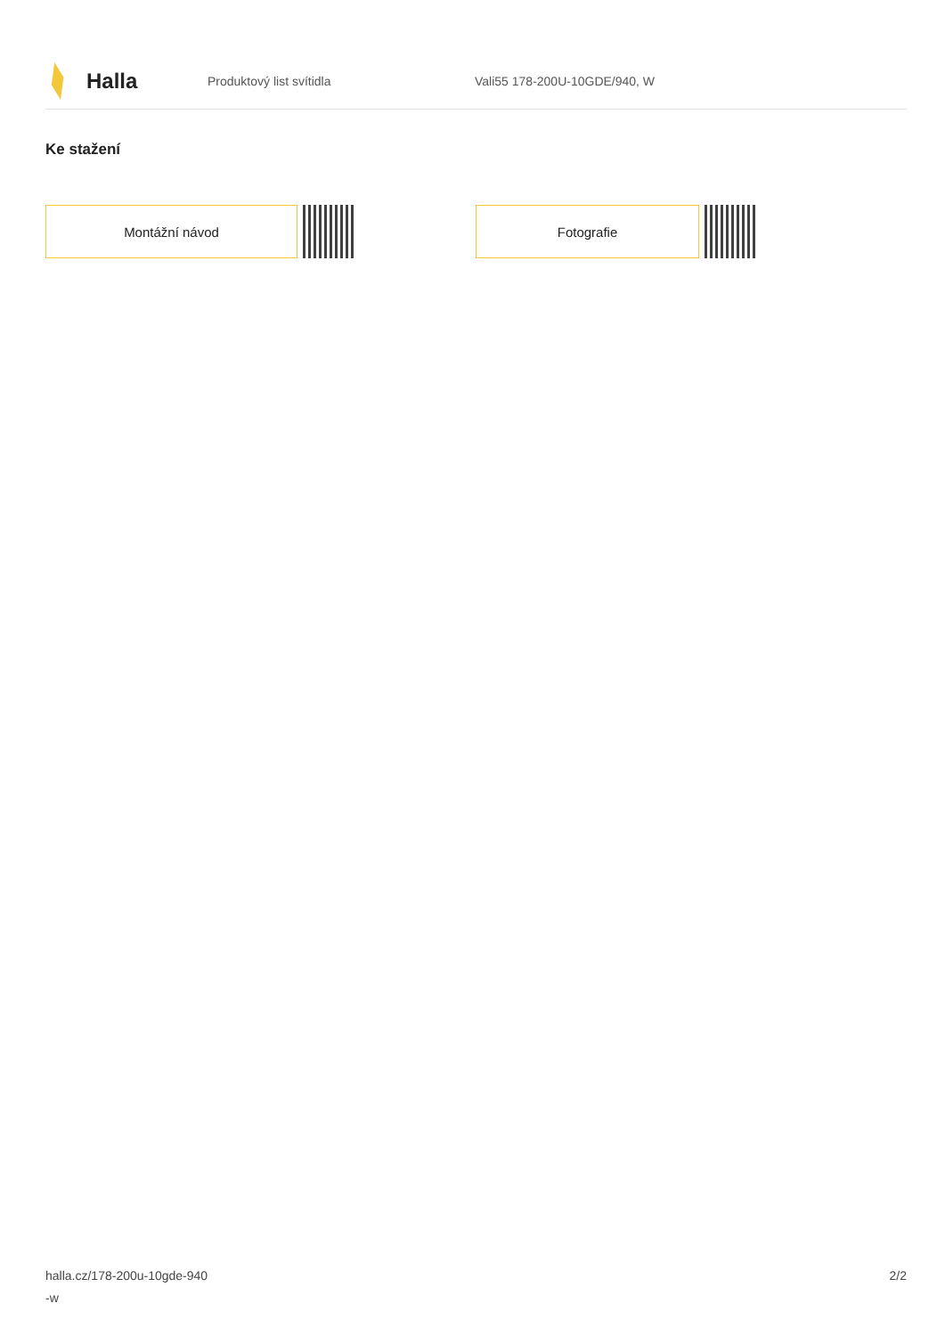Halla
Produktový list svítidla Vali55 178-200U-10GDE/940, W
Ke stažení
Montážní návod Fotografie
halla.cz/178-200u-10gde-940
-w
2/2